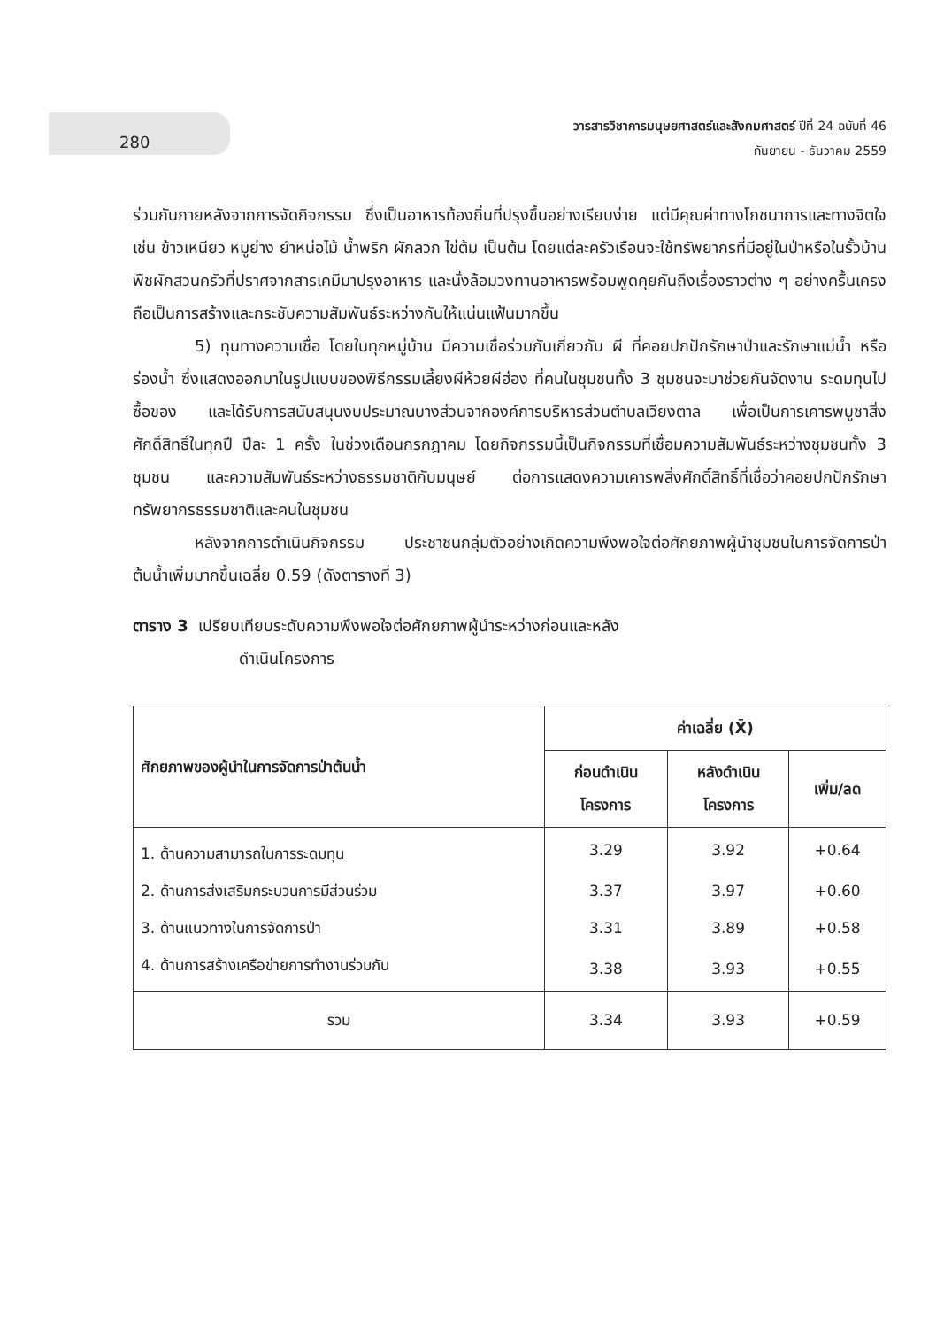280
วารสารวิชาการมนุษยศาสตร์และสังคมศาสตร์ ปีที่ 24 ฉบับที่ 46
กันยายน - ธันวาคม 2559
ร่วมกันภายหลังจากการจัดกิจกรรม ซึ่งเป็นอาหารท้องถิ่นที่ปรุงขึ้นอย่างเรียบง่าย แต่มีคุณค่าทางโภชนาการและทางจิตใจ เช่น ข้าวเหนียว หมูย่าง ยำหน่อไม้ น้ำพริก ผักลวก ไข่ต้ม เป็นต้น โดยแต่ละครัวเรือนจะใช้ทรัพยากรที่มีอยู่ในป่าหรือในรั้วบ้าน พืชผักสวนครัวที่ปราศจากสารเคมีมาปรุงอาหาร และนั่งล้อมวงทานอาหารพร้อมพูดคุยกันถึงเรื่องราวต่าง ๆ อย่างครื้นเครง ถือเป็นการสร้างและกระชับความสัมพันธ์ระหว่างกันให้แน่นแฟ้นมากขึ้น
5) ทุนทางความเชื่อ โดยในทุกหมู่บ้าน มีความเชื่อร่วมกันเกี่ยวกับ ผี ที่คอยปกปักรักษาป่าและรักษาแม่น้ำ หรือร่องน้ำ ซึ่งแสดงออกมาในรูปแบบของพิธีกรรมเลี้ยงผีห้วยผีฮ่อง ที่คนในชุมชนทั้ง 3 ชุมชนจะมาช่วยกันจัดงาน ระดมทุนไปซื้อของ และได้รับการสนับสนุนงบประมาณบางส่วนจากองค์การบริหารส่วนตำบลเวียงตาล เพื่อเป็นการเคารพบูชาสิ่งศักดิ์สิทธิ์ในทุกปี ปีละ 1 ครั้ง ในช่วงเดือนกรกฎาคม โดยกิจกรรมนี้เป็นกิจกรรมที่เชื่อมความสัมพันธ์ระหว่างชุมชนทั้ง 3 ชุมชน และความสัมพันธ์ระหว่างธรรมชาติกับมนุษย์ ต่อการแสดงความเคารพสิ่งศักดิ์สิทธิ์ที่เชื่อว่าคอยปกปักรักษาทรัพยากรธรรมชาติและคนในชุมชน
หลังจากการดำเนินกิจกรรม ประชาชนกลุ่มตัวอย่างเกิดความพึงพอใจต่อศักยภาพผู้นำชุมชนในการจัดการป่าต้นน้ำเพิ่มมากขึ้นเฉลี่ย 0.59 (ดังตารางที่ 3)
ตาราง 3 เปรียบเทียบระดับความพึงพอใจต่อศักยภาพผู้นำระหว่างก่อนและหลัง
ดำเนินโครงการ
| ศักยภาพของผู้นำในการจัดการป่าต้นน้ำ | ค่าเฉลี่ย (X̄) | | |
| --- | --- | --- | --- |
| | ก่อนดำเนิน โครงการ | หลังดำเนิน โครงการ | เพิ่ม/ลด |
| 1. ด้านความสามารถในการระดมทุน | 3.29 | 3.92 | +0.64 |
| 2. ด้านการส่งเสริมกระบวนการมีส่วนร่วม | 3.37 | 3.97 | +0.60 |
| 3. ด้านแนวทางในการจัดการป่า | 3.31 | 3.89 | +0.58 |
| 4. ด้านการสร้างเครือข่ายการทำงานร่วมกัน | 3.38 | 3.93 | +0.55 |
| รวม | 3.34 | 3.93 | +0.59 |